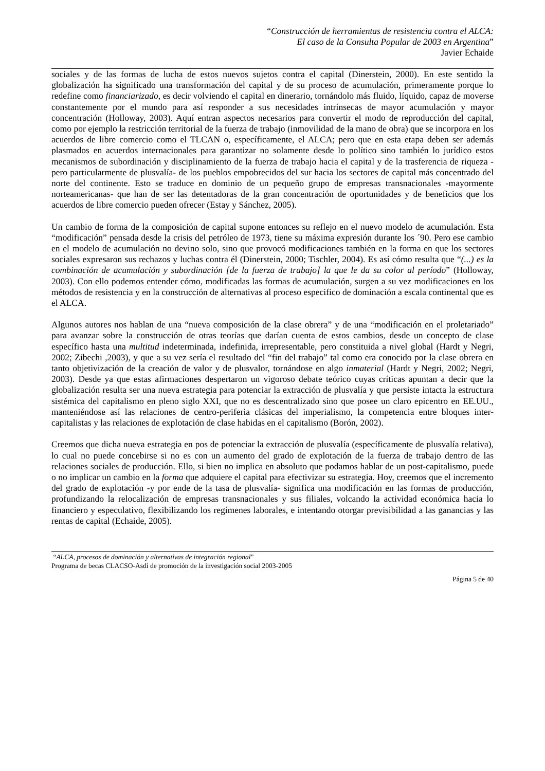“Construcción de herramientas de resistencia contra el ALCA:
El caso de la Consulta Popular de 2003 en Argentina”
Javier Echaide
sociales y de las formas de lucha de estos nuevos sujetos contra el capital (Dinerstein, 2000). En este sentido la globalización ha significado una transformación del capital y de su proceso de acumulación, primeramente porque lo redefine como financiarizado, es decir volviendo el capital en dinerario, tornándolo más fluido, líquido, capaz de moverse constantemente por el mundo para así responder a sus necesidades intrínsecas de mayor acumulación y mayor concentración (Holloway, 2003). Aquí entran aspectos necesarios para convertir el modo de reproducción del capital, como por ejemplo la restricción territorial de la fuerza de trabajo (inmovilidad de la mano de obra) que se incorpora en los acuerdos de libre comercio como el TLCAN o, específicamente, el ALCA; pero que en esta etapa deben ser además plasmados en acuerdos internacionales para garantizar no solamente desde lo político sino también lo jurídico estos mecanismos de subordinación y disciplinamiento de la fuerza de trabajo hacia el capital y de la trasferencia de riqueza -pero particularmente de plusvalía- de los pueblos empobrecidos del sur hacia los sectores de capital más concentrado del norte del continente. Esto se traduce en dominio de un pequeño grupo de empresas transnacionales -mayormente norteamericanas- que han de ser las detentadoras de la gran concentración de oportunidades y de beneficios que los acuerdos de libre comercio pueden ofrecer (Estay y Sánchez, 2005).
Un cambio de forma de la composición de capital supone entonces su reflejo en el nuevo modelo de acumulación. Esta “modificación” pensada desde la crisis del petróleo de 1973, tiene su máxima expresión durante los ´90. Pero ese cambio en el modelo de acumulación no devino solo, sino que provocó modificaciones también en la forma en que los sectores sociales expresaron sus rechazos y luchas contra él (Dinerstein, 2000; Tischler, 2004). Es así cómo resulta que “(...) es la combinación de acumulación y subordinación [de la fuerza de trabajo] la que le da su color al período” (Holloway, 2003). Con ello podemos entender cómo, modificadas las formas de acumulación, surgen a su vez modificaciones en los métodos de resistencia y en la construcción de alternativas al proceso especifico de dominación a escala continental que es el ALCA.
Algunos autores nos hablan de una “nueva composición de la clase obrera” y de una “modificación en el proletariado” para avanzar sobre la construcción de otras teorías que darían cuenta de estos cambios, desde un concepto de clase específico hasta una multitud indeterminada, indefinida, irrepresentable, pero constituida a nivel global (Hardt y Negri, 2002; Zibechi ,2003), y que a su vez sería el resultado del “fin del trabajo” tal como era conocido por la clase obrera en tanto objetivización de la creación de valor y de plusvalor, tornándose en algo inmaterial (Hardt y Negri, 2002; Negri, 2003). Desde ya que estas afirmaciones despertaron un vigoroso debate teórico cuyas críticas apuntan a decir que la globalización resulta ser una nueva estrategia para potenciar la extracción de plusvalía y que persiste intacta la estructura sistémica del capitalismo en pleno siglo XXI, que no es descentralizado sino que posee un claro epicentro en EE.UU., manteniéndose así las relaciones de centro-periferia clásicas del imperialismo, la competencia entre bloques inter-capitalistas y las relaciones de explotación de clase habidas en el capitalismo (Borón, 2002).
Creemos que dicha nueva estrategia en pos de potenciar la extracción de plusvalía (específicamente de plusvalía relativa), lo cual no puede concebirse si no es con un aumento del grado de explotación de la fuerza de trabajo dentro de las relaciones sociales de producción. Ello, si bien no implica en absoluto que podamos hablar de un post-capitalismo, puede o no implicar un cambio en la forma que adquiere el capital para efectivizar su estrategia. Hoy, creemos que el incremento del grado de explotación -y por ende de la tasa de plusvalía- significa una modificación en las formas de producción, profundizando la relocalización de empresas transnacionales y sus filiales, volcando la actividad económica hacia lo financiero y especulativo, flexibilizando los regímenes laborales, e intentando otorgar previsibilidad a las ganancias y las rentas de capital (Echaide, 2005).
“ALCA, procesos de dominación y alternativas de integración regional”
Programa de becas CLACSO-Asdi de promoción de la investigación social 2003-2005
Página 5 de 40